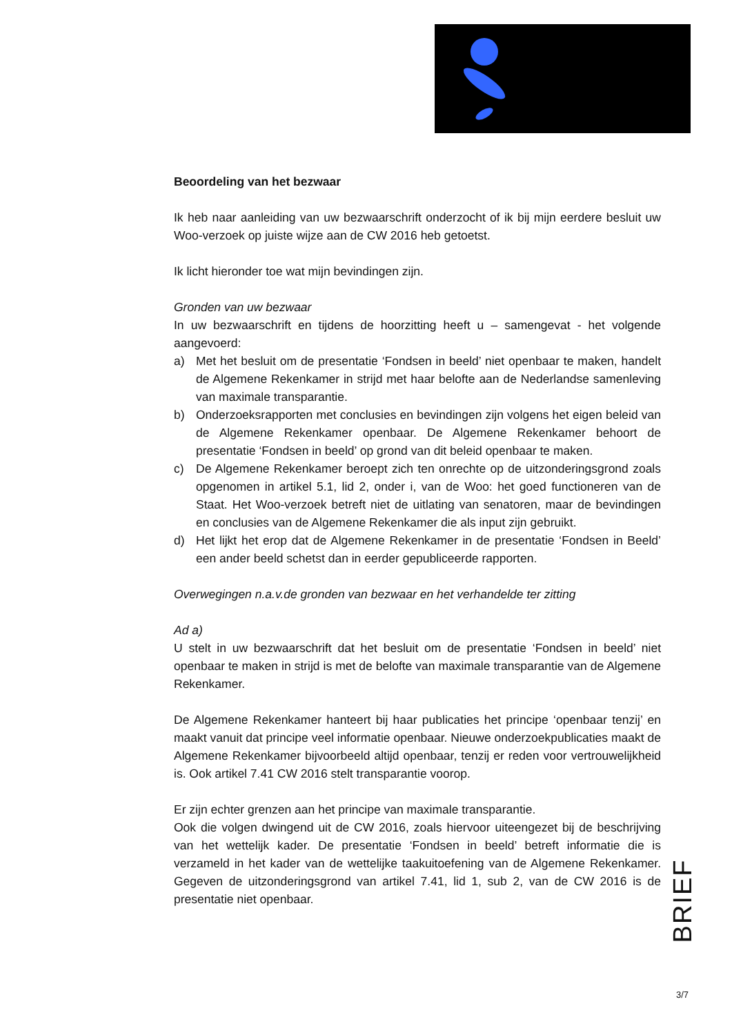Beoordeling van het bezwaar
Ik heb naar aanleiding van uw bezwaarschrift onderzocht of ik bij mijn eerdere besluit uw Woo-verzoek op juiste wijze aan de CW 2016 heb getoetst.
Ik licht hieronder toe wat mijn bevindingen zijn.
Gronden van uw bezwaar
In uw bezwaarschrift en tijdens de hoorzitting heeft u – samengevat - het volgende aangevoerd:
a) Met het besluit om de presentatie ‘Fondsen in beeld’ niet openbaar te maken, handelt de Algemene Rekenkamer in strijd met haar belofte aan de Nederlandse samenleving van maximale transparantie.
b) Onderzoeksrapporten met conclusies en bevindingen zijn volgens het eigen beleid van de Algemene Rekenkamer openbaar. De Algemene Rekenkamer behoort de presentatie ‘Fondsen in beeld’ op grond van dit beleid openbaar te maken.
c) De Algemene Rekenkamer beroept zich ten onrechte op de uitzonderingsgrond zoals opgenomen in artikel 5.1, lid 2, onder i, van de Woo: het goed functioneren van de Staat. Het Woo-verzoek betreft niet de uitlating van senatoren, maar de bevindingen en conclusies van de Algemene Rekenkamer die als input zijn gebruikt.
d) Het lijkt het erop dat de Algemene Rekenkamer in de presentatie ‘Fondsen in Beeld’ een ander beeld schetst dan in eerder gepubliceerde rapporten.
Overwegingen n.a.v.de gronden van bezwaar en het verhandelde ter zitting
Ad a)
U stelt in uw bezwaarschrift dat het besluit om de presentatie ‘Fondsen in beeld’ niet openbaar te maken in strijd is met de belofte van maximale transparantie van de Algemene Rekenkamer.
De Algemene Rekenkamer hanteert bij haar publicaties het principe ‘openbaar tenzij’ en maakt vanuit dat principe veel informatie openbaar. Nieuwe onderzoekpublicaties maakt de Algemene Rekenkamer bijvoorbeeld altijd openbaar, tenzij er reden voor vertrouwelijkheid is. Ook artikel 7.41 CW 2016 stelt transparantie voorop.
Er zijn echter grenzen aan het principe van maximale transparantie.
Ook die volgen dwingend uit de CW 2016, zoals hiervoor uiteengezet bij de beschrijving van het wettelijk kader. De presentatie ‘Fondsen in beeld’ betreft informatie die is verzameld in het kader van de wettelijke taakuitoefening van de Algemene Rekenkamer. Gegeven de uitzonderingsgrond van artikel 7.41, lid 1, sub 2, van de CW 2016 is de presentatie niet openbaar.
BRIEF
3/7